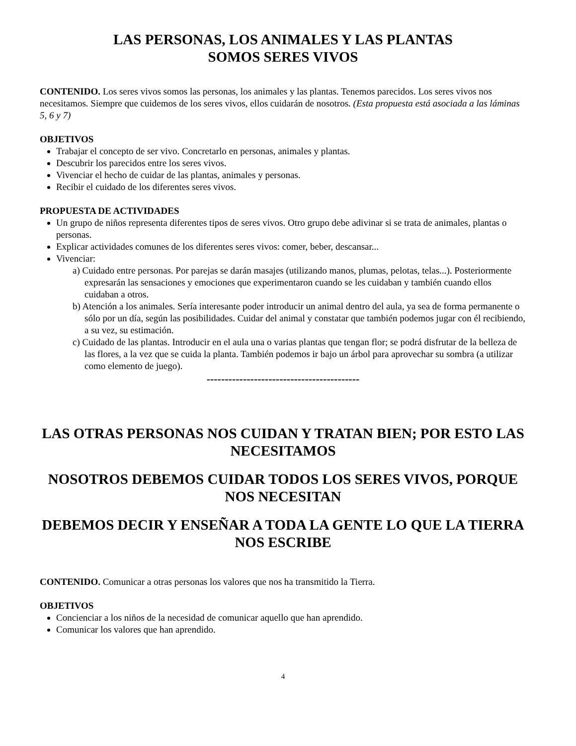LAS PERSONAS, LOS ANIMALES Y LAS PLANTAS
SOMOS SERES VIVOS
CONTENIDO. Los seres vivos somos las personas, los animales y las plantas. Tenemos parecidos. Los seres vivos nos necesitamos. Siempre que cuidemos de los seres vivos, ellos cuidarán de nosotros. (Esta propuesta está asociada a las láminas 5, 6 y 7)
OBJETIVOS
Trabajar el concepto de ser vivo. Concretarlo en personas, animales y plantas.
Descubrir los parecidos entre los seres vivos.
Vivenciar el hecho de cuidar de las plantas, animales y personas.
Recibir el cuidado de los diferentes seres vivos.
PROPUESTA DE ACTIVIDADES
Un grupo de niños representa diferentes tipos de seres vivos. Otro grupo debe adivinar si se trata de animales, plantas o personas.
Explicar actividades comunes de los diferentes seres vivos: comer, beber, descansar...
Vivenciar:
a) Cuidado entre personas. Por parejas se darán masajes (utilizando manos, plumas, pelotas, telas...). Posteriormente expresarán las sensaciones y emociones que experimentaron cuando se les cuidaban y también cuando ellos cuidaban a otros.
b) Atención a los animales. Sería interesante poder introducir un animal dentro del aula, ya sea de forma permanente o sólo por un día, según las posibilidades. Cuidar del animal y constatar que también podemos jugar con él recibiendo, a su vez, su estimación.
c) Cuidado de las plantas. Introducir en el aula una o varias plantas que tengan flor; se podrá disfrutar de la belleza de las flores, a la vez que se cuida la planta. También podemos ir bajo un árbol para aprovechar su sombra (a utilizar como elemento de juego).
------------------------------------------
LAS OTRAS PERSONAS NOS CUIDAN Y TRATAN BIEN; POR ESTO LAS NECESITAMOS
NOSOTROS DEBEMOS CUIDAR TODOS LOS SERES VIVOS, PORQUE NOS NECESITAN
DEBEMOS DECIR Y ENSEÑAR A TODA LA GENTE LO QUE LA TIERRA NOS ESCRIBE
CONTENIDO. Comunicar a otras personas los valores que nos ha transmitido la Tierra.
OBJETIVOS
Concienciar a los niños de la necesidad de comunicar aquello que han aprendido.
Comunicar los valores que han aprendido.
4